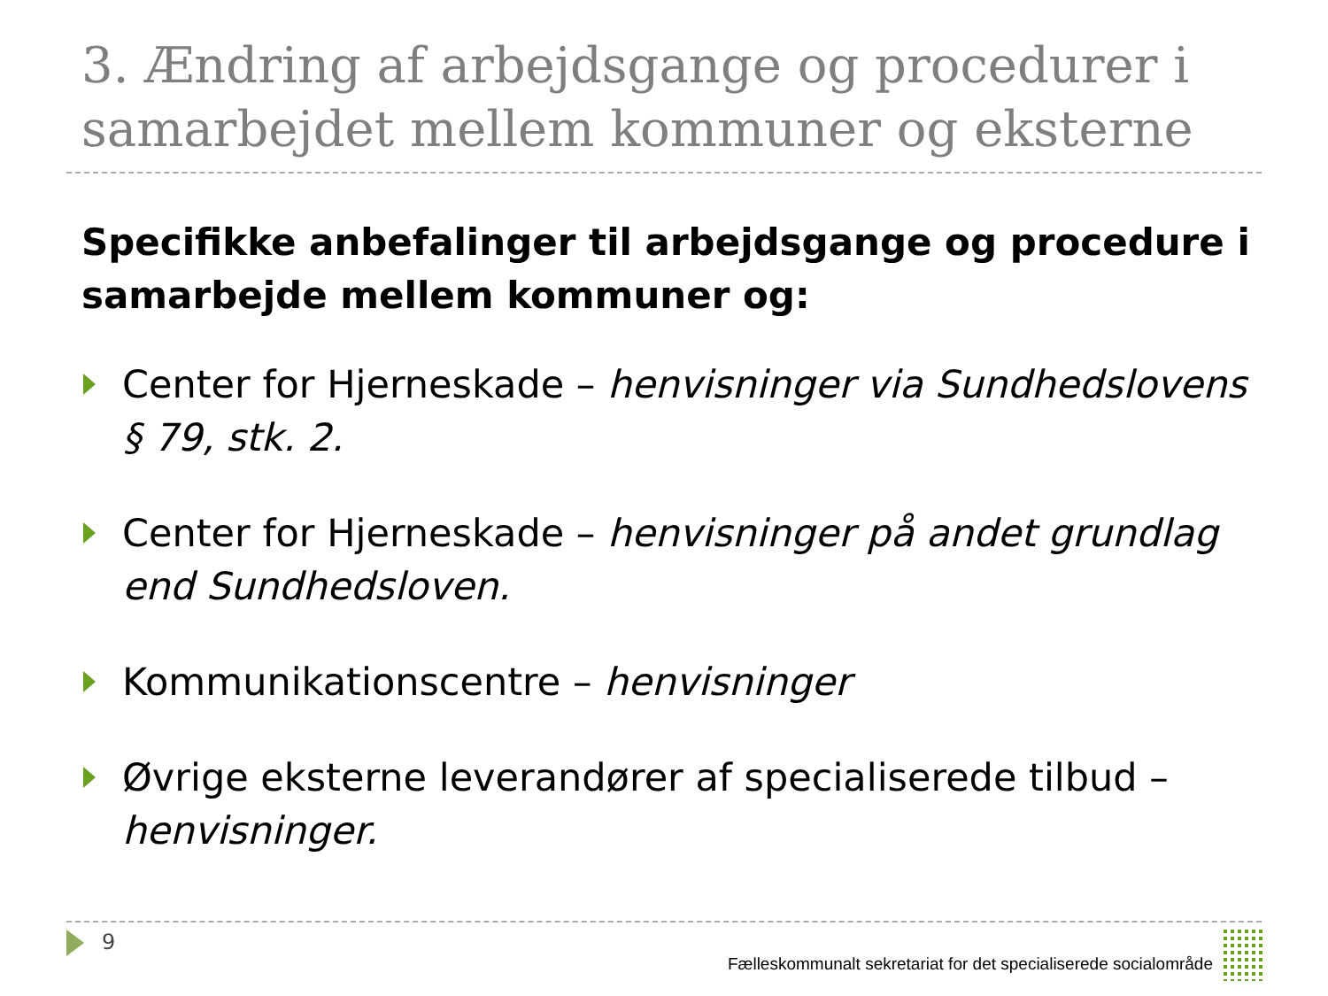3. Ændring af arbejdsgange og procedurer i samarbejdet mellem kommuner og eksterne
Specifikke anbefalinger til arbejdsgange og procedure i samarbejde mellem kommuner og:
Center for Hjerneskade – henvisninger via Sundhedslovens § 79, stk. 2.
Center for Hjerneskade – henvisninger på andet grundlag end Sundhedsloven.
Kommunikationscentre – henvisninger
Øvrige eksterne leverandører af specialiserede tilbud – henvisninger.
9
Fælleskommunalt sekretariat for det specialiserede socialområde